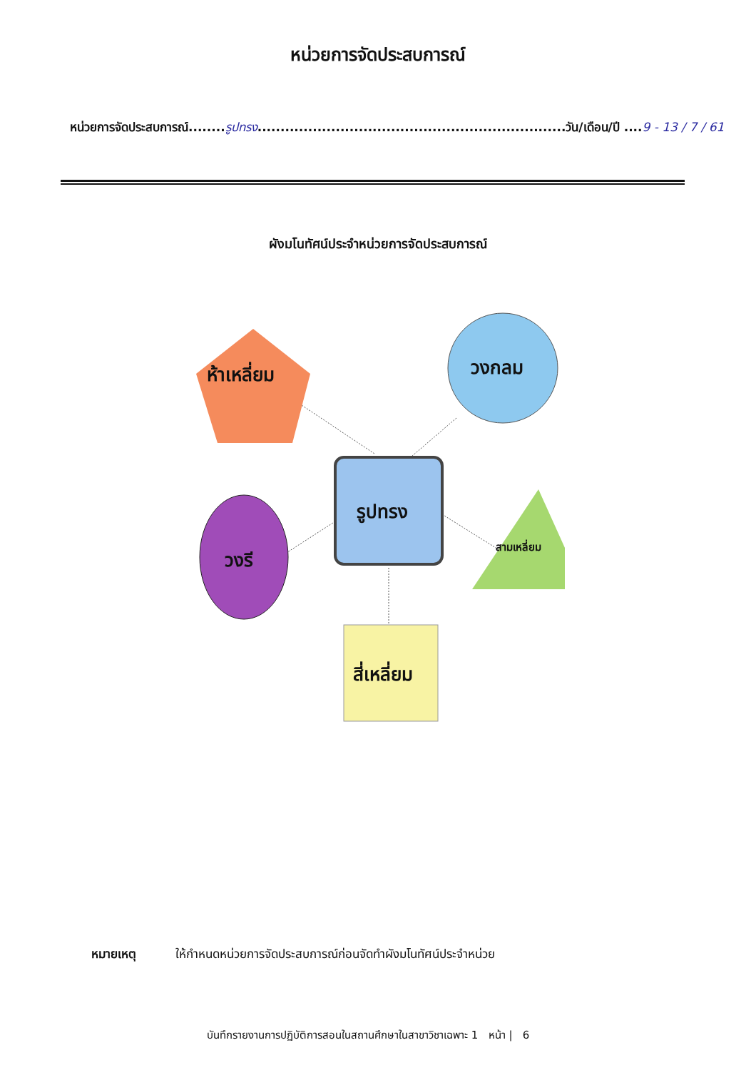หน่วยการจัดประสบการณ์
หน่วยการจัดประสบการณ์........รูปทรง...................................................................วัน/เดือน/ปี ....9 - 13 / 7 / 61
ผังมโนทัศน์ประจำหน่วยการจัดประสบการณ์
ห้าเหลี่ยม วงกลม
รูปทรง
วงรี
สามเหลี่ยม
สี่เหลี่ยม
หมายเหตุ ให้กำหนดหน่วยการจัดประสบการณ์ก่อนจัดทำผังมโนทัศน์ประจำหน่วย
บันทึกรายงานการปฏิบัติการสอนในสถานศึกษาในสาขาวิชาเฉพาะ 1 หน้า | 6